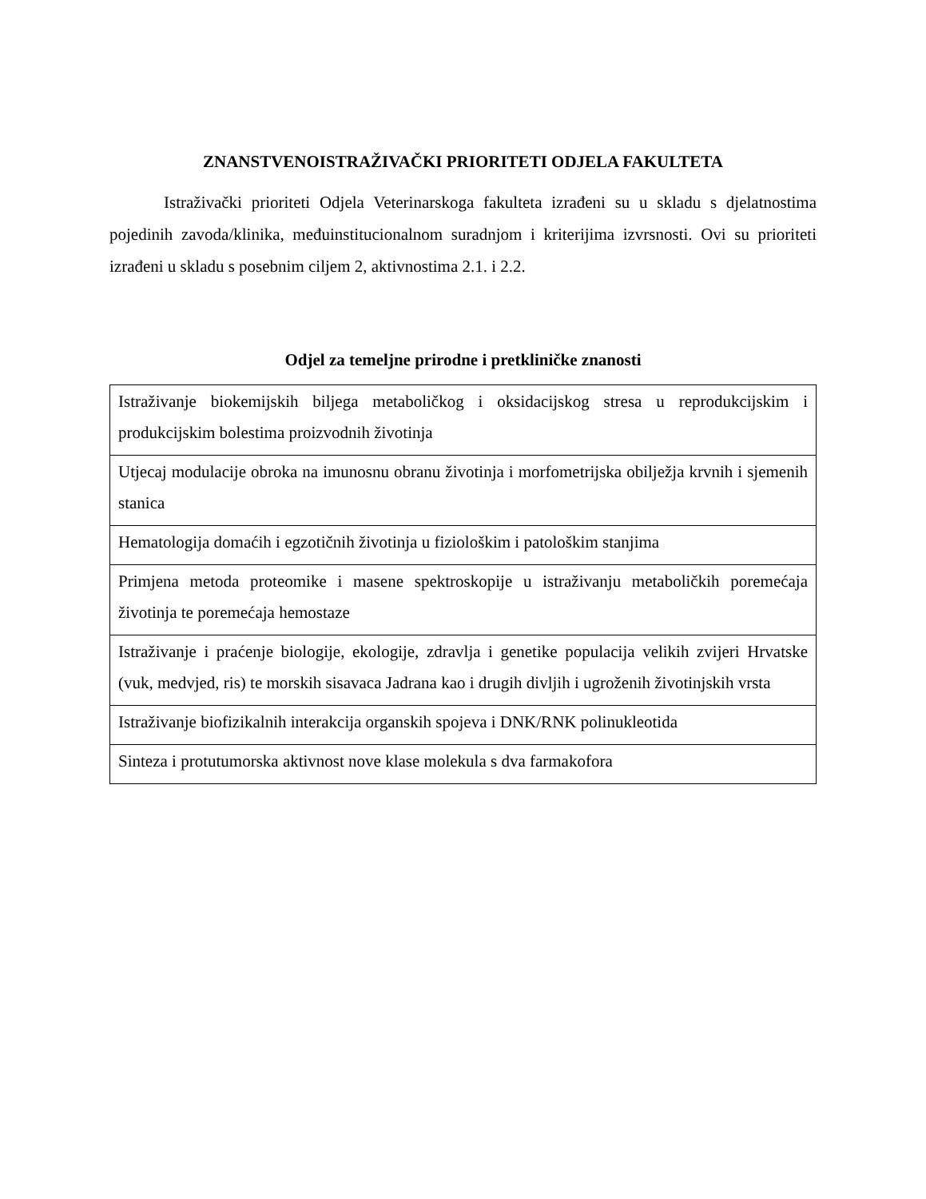ZNANSTVENOISTRAŽIVAČKI PRIORITETI ODJELA FAKULTETA
Istraživački prioriteti Odjela Veterinarskoga fakulteta izrađeni su u skladu s djelatnostima pojedinih zavoda/klinika, međuinstitucionalnom suradnjom i kriterijima izvrsnosti. Ovi su prioriteti izrađeni u skladu s posebnim ciljem 2, aktivnostima 2.1. i 2.2.
Odjel za temeljne prirodne i pretkliničke znanosti
| Istraživanje biokemijskih biljega metaboličkog i oksidacijskog stresa u reprodukcijskim i produkcijskim bolestima proizvodnih životinja |
| Utjecaj modulacije obroka na imunosnu obranu životinja i morfometrijska obilježja krvnih i sjemenih stanica |
| Hematologija domaćih i egzotičnih životinja u fiziološkim i patološkim stanjima |
| Primjena metoda proteomike i masene spektroskopije u istraživanju metaboličkih poremećaja životinja te poremećaja hemostaze |
| Istraživanje i praćenje biologije, ekologije, zdravlja i genetike populacija velikih zvijeri Hrvatske (vuk, medvjed, ris) te morskih sisavaca Jadrana kao i drugih divljih i ugroženih životinjskih vrsta |
| Istraživanje biofizikalnih interakcija organskih spojeva i DNK/RNK polinukleotida |
| Sinteza i protutumorska aktivnost nove klase molekula s dva farmakofora |